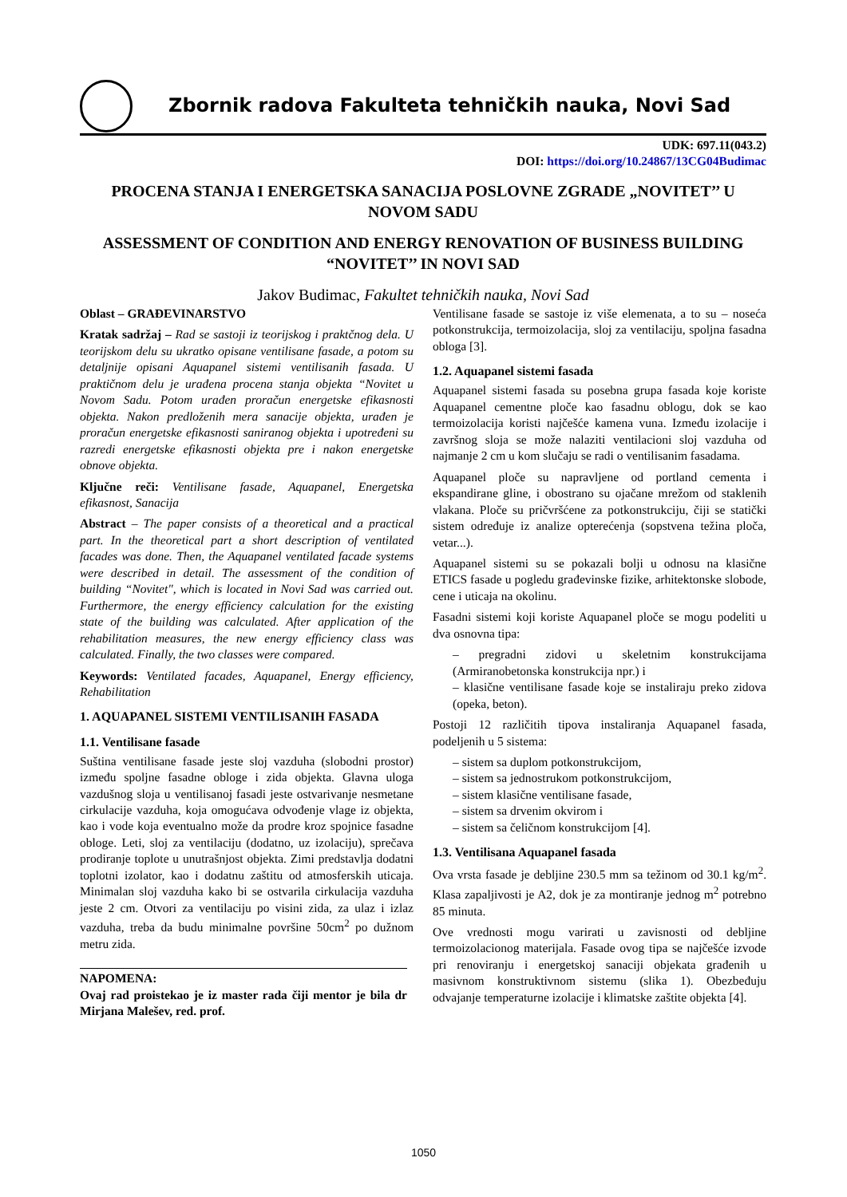Zbornik radova Fakulteta tehničkih nauka, Novi Sad
UDK: 697.11(043.2)
DOI: https://doi.org/10.24867/13CG04Budimac
PROCENA STANJA I ENERGETSKA SANACIJA POSLOVNE ZGRADE „NOVITET’’ U NOVOM SADU
ASSESSMENT OF CONDITION AND ENERGY RENOVATION OF BUSINESS BUILDING “NOVITET’’ IN NOVI SAD
Jakov Budimac, Fakultet tehničkih nauka, Novi Sad
Oblast – GRAĐEVINARSTVO
Kratak sadržaj – Rad se sastoji iz teorijskog i praktčnog dela. U teorijskom delu su ukratko opisane ventilisane fasade, a potom su detaljnije opisani Aquapanel sistemi ventilisanih fasada. U praktičnom delu je urađena procena stanja objekta “Novitet u Novom Sadu. Potom urađen proračun energetske efikasnosti objekta. Nakon predloženih mera sanacije objekta, urađen je proračun energetske efikasnosti saniranog objekta i upotređeni su razredi energetske efikasnosti objekta pre i nakon energetske obnove objekta.
Ključne reči: Ventilisane fasade, Aquapanel, Energetska efikasnost, Sanacija
Abstract – The paper consists of a theoretical and a practical part. In the theoretical part a short description of ventilated facades was done. Then, the Aquapanel ventilated facade systems were described in detail. The assessment of the condition of building “Novitet", which is located in Novi Sad was carried out. Furthermore, the energy efficiency calculation for the existing state of the building was calculated. After application of the rehabilitation measures, the new energy efficiency class was calculated. Finally, the two classes were compared.
Keywords: Ventilated facades, Aquapanel, Energy efficiency, Rehabilitation
1. AQUAPANEL SISTEMI VENTILISANIH FASADA
1.1. Ventilisane fasade
Suština ventilisane fasade jeste sloj vazduha (slobodni prostor) između spoljne fasadne obloge i zida objekta. Glavna uloga vazdušnog sloja u ventilisanoj fasadi jeste ostvarivanje nesmetane cirkulacije vazduha, koja omogućava odvođenje vlage iz objekta, kao i vode koja eventualno može da prodre kroz spojnice fasadne obloge. Leti, sloj za ventilaciju (dodatno, uz izolaciju), sprečava prodiranje toplote u unutrašnjost objekta. Zimi predstavlja dodatni toplotni izolator, kao i dodatnu zaštitu od atmosferskih uticaja. Minimalan sloj vazduha kako bi se ostvarila cirkulacija vazduha jeste 2 cm. Otvori za ventilaciju po visini zida, za ulaz i izlaz vazduha, treba da budu minimalne površine 50cm<sup>2</sup> po dužnom metru zida.
NAPOMENA:
Ovaj rad proistekao je iz master rada čiji mentor je bila dr Mirjana Malešev, red. prof.
Ventilisane fasade se sastoje iz više elemenata, a to su – noseća potkonstrukcija, termoizolacija, sloj za ventilaciju, spoljna fasadna obloga [3].
1.2. Aquapanel sistemi fasada
Aquapanel sistemi fasada su posebna grupa fasada koje koriste Aquapanel cementne ploče kao fasadnu oblogu, dok se kao termoizolacija koristi najčešće kamena vuna. Između izolacije i završnog sloja se može nalaziti ventilacioni sloj vazduha od najmanje 2 cm u kom slučaju se radi o ventilisanim fasadama.
Aquapanel ploče su napravljene od portland cementa i ekspandirane gline, i obostrano su ojačane mrežom od staklenih vlakana. Ploče su pričvršćene za potkonstrukciju, čiji se statički sistem određuje iz analize opterećenja (sopstvena težina ploča, vetar...).
Aquapanel sistemi su se pokazali bolji u odnosu na klasične ETICS fasade u pogledu građevinske fizike, arhitektonske slobode, cene i uticaja na okolinu.
Fasadni sistemi koji koriste Aquapanel ploče se mogu podeliti u dva osnovna tipa:
– pregradni zidovi u skeletnim konstrukcijama (Armiranobetonska konstrukcija npr.) i
– klasične ventilisane fasade koje se instaliraju preko zidova (opeka, beton).
Postoji 12 različitih tipova instaliranja Aquapanel fasada, podeljenih u 5 sistema:
– sistem sa duplom potkonstrukcijom,
– sistem sa jednostrukom potkonstrukcijom,
– sistem klasične ventilisane fasade,
– sistem sa drvenim okvirom i
– sistem sa čeličnom konstrukcijom [4].
1.3. Ventilisana Aquapanel fasada
Ova vrsta fasade je debljine 230.5 mm sa težinom od 30.1 kg/m<sup>2</sup>. Klasa zapaljivosti je A2, dok je za montiranje jednog m<sup>2</sup> potrebno 85 minuta.
Ove vrednosti mogu varirati u zavisnosti od debljine termoizolacionog materijala. Fasade ovog tipa se najčešće izvode pri renoviranju i energetskoj sanaciji objekata građenih u masivnom konstruktivnom sistemu (slika 1). Obezbeđuju odvajanje temperaturne izolacije i klimatske zaštite objekta [4].
1050